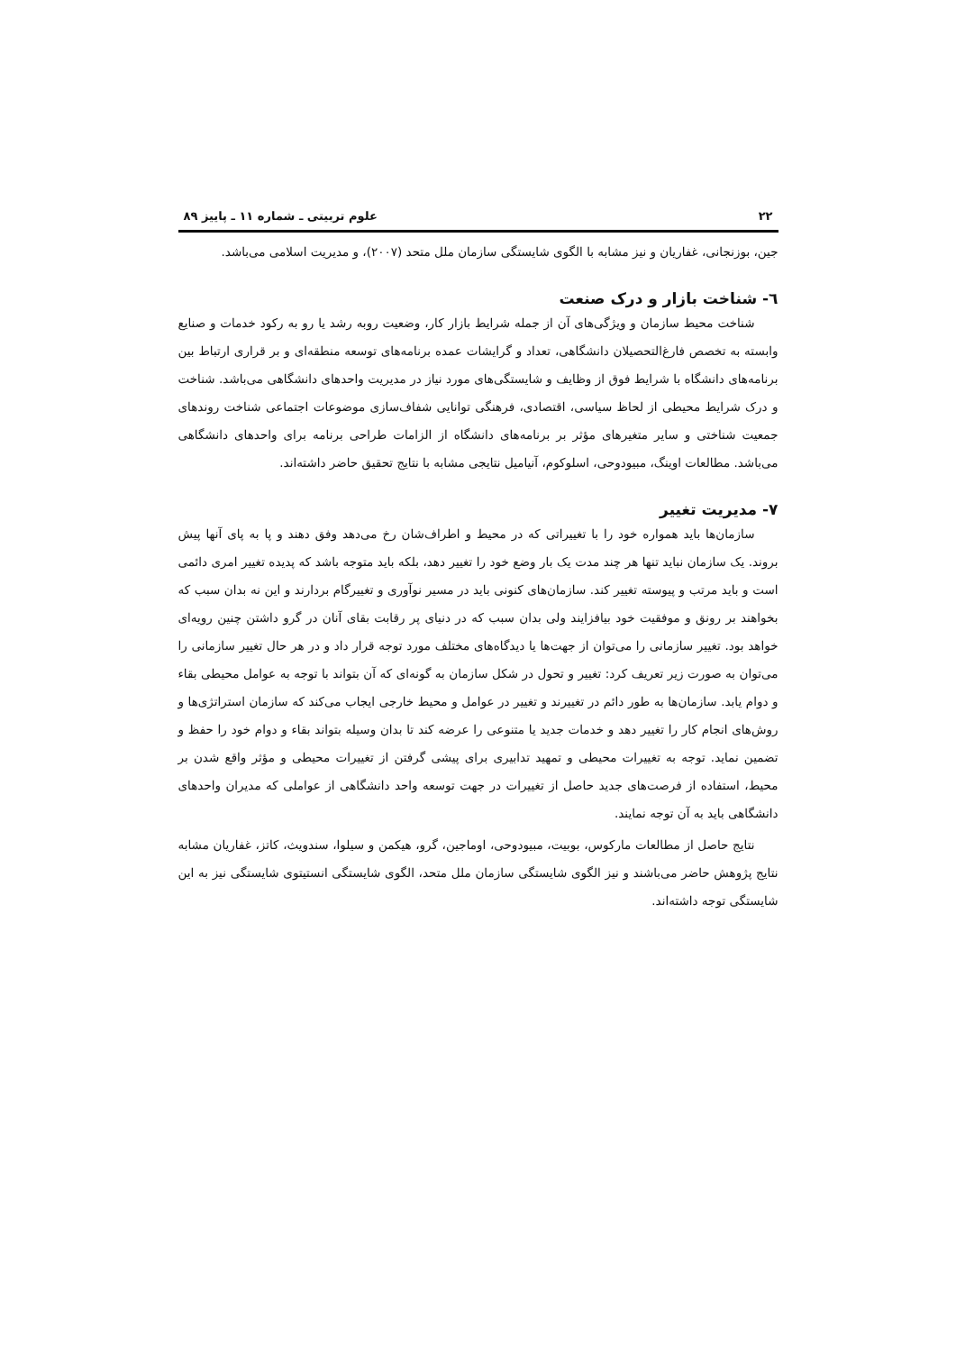۲۲ علوم تربیتی ـ شماره ۱۱ ـ پاییز ۸۹
جین، بوزنجانی، غفاریان و نیز مشابه با الگوی شایستگی سازمان ملل متحد (۲۰۰۷)، و مدیریت اسلامی می‌باشد.
٦- شناخت بازار و درک صنعت
شناخت محیط سازمان و ویژگی‌های آن از جمله شرایط بازار کار، وضعیت روبه رشد یا رو به رکود خدمات و صنایع وابسته به تخصص فارغ‌التحصیلان دانشگاهی، تعداد و گرایشات عمده برنامه‌های توسعه منطقه‌ای و بر قراری ارتباط بین برنامه‌های دانشگاه با شرایط فوق از وظایف و شایستگی‌های مورد نیاز در مدیریت واحدهای دانشگاهی می‌باشد. شناخت و درک شرایط محیطی از لحاظ سیاسی، اقتصادی، فرهنگی توانایی شفاف‌سازی موضوعات اجتماعی شناخت روندهای جمعیت شناختی و سایر متغیرهای مؤثر بر برنامه‌های دانشگاه از الزامات طراحی برنامه برای واحدهای دانشگاهی می‌باشد. مطالعات اوینگ، مبیودوحی، اسلوکوم، آنیامیل نتایجی مشابه با نتایج تحقیق حاضر داشته‌اند.
۷- مدیریت تغییر
سازمان‌ها باید همواره خود را با تغییراتی که در محیط و اطراف‌شان رخ می‌دهد وفق دهند و پا به پای آنها پیش بروند. یک سازمان نباید تنها هر چند مدت یک بار وضع خود را تغییر دهد، بلکه باید متوجه باشد که پدیده تغییر امری دائمی است و باید مرتب و پیوسته تغییر کند. سازمان‌های کنونی باید در مسیر نوآوری و تغییرگام بردارند و این نه بدان سبب که بخواهند بر رونق و موفقیت خود بیافزایند ولی بدان سبب که در دنیای پر رقابت بقای آنان در گرو داشتن چنین رویه‌ای خواهد بود. تغییر سازمانی را می‌توان از جهت‌ها یا دیدگاه‌های مختلف مورد توجه قرار داد و در هر حال تغییر سازمانی را می‌توان به صورت زیر تعریف کرد: تغییر و تحول در شکل سازمان به گونه‌ای که آن بتواند با توجه به عوامل محیطی بقاء و دوام یابد. سازمان‌ها به طور دائم در تغییرند و تغییر در عوامل و محیط خارجی ایجاب می‌کند که سازمان استراتژی‌ها و روش‌های انجام کار را تغییر دهد و خدمات جدید یا متنوعی را عرضه کند تا بدان وسیله بتواند بقاء و دوام خود را حفظ و تضمین نماید. توجه به تغییرات محیطی و تمهید تدابیری برای پیشی گرفتن از تغییرات محیطی و مؤثر واقع شدن بر محیط، استفاده از فرصت‌های جدید حاصل از تغییرات در جهت توسعه واحد دانشگاهی از عواملی که مدیران واحدهای دانشگاهی باید به آن توجه نمایند.
نتایج حاصل از مطالعات مارکوس، بوبیت، مبیودوحی، اوماجین، گرو، هیکمن و سیلوا، سندویث، کاتز، غفاریان مشابه نتایج پژوهش حاضر می‌باشند و نیز الگوی شایستگی سازمان ملل متحد، الگوی شایستگی انستیتوی شایستگی نیز به این شایستگی توجه داشته‌اند.